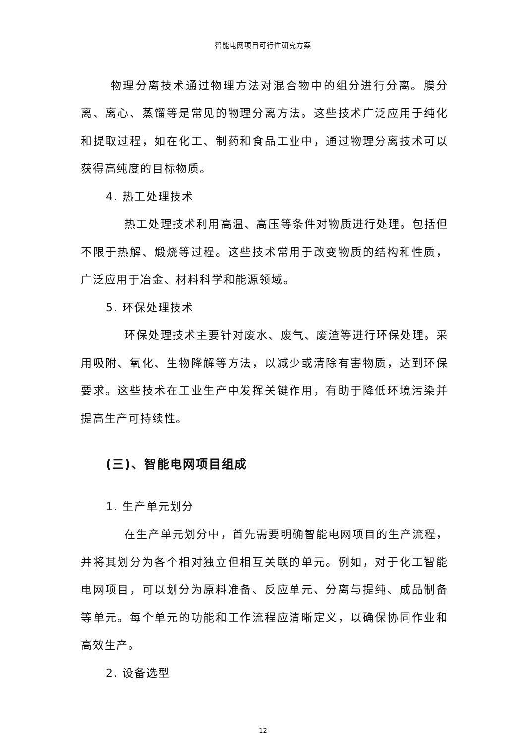智能电网项目可行性研究方案
物理分离技术通过物理方法对混合物中的组分进行分离。膜分离、离心、蒸馏等是常见的物理分离方法。这些技术广泛应用于纯化和提取过程，如在化工、制药和食品工业中，通过物理分离技术可以获得高纯度的目标物质。
4. 热工处理技术
热工处理技术利用高温、高压等条件对物质进行处理。包括但不限于热解、煅烧等过程。这些技术常用于改变物质的结构和性质，广泛应用于冶金、材料科学和能源领域。
5. 环保处理技术
环保处理技术主要针对废水、废气、废渣等进行环保处理。采用吸附、氧化、生物降解等方法，以减少或清除有害物质，达到环保要求。这些技术在工业生产中发挥关键作用，有助于降低环境污染并提高生产可持续性。
(三)、智能电网项目组成
1. 生产单元划分
在生产单元划分中，首先需要明确智能电网项目的生产流程，并将其划分为各个相对独立但相互关联的单元。例如，对于化工智能电网项目，可以划分为原料准备、反应单元、分离与提纯、成品制备等单元。每个单元的功能和工作流程应清晰定义，以确保协同作业和高效生产。
2. 设备选型
12